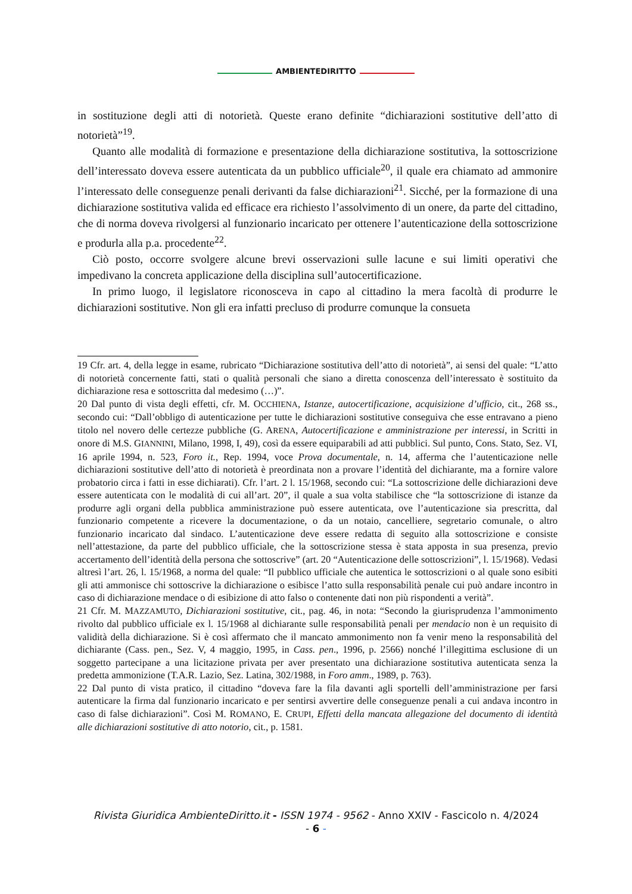AMBIENTEDIRITTO
in sostituzione degli atti di notorietà. Queste erano definite “dichiarazioni sostitutive dell’atto di notorietà”<sup>19</sup>.
Quanto alle modalità di formazione e presentazione della dichiarazione sostitutiva, la sottoscrizione dell’interessato doveva essere autenticata da un pubblico ufficiale<sup>20</sup>, il quale era chiamato ad ammonire l’interessato delle conseguenze penali derivanti da false dichiarazioni<sup>21</sup>. Sicché, per la formazione di una dichiarazione sostitutiva valida ed efficace era richiesto l’assolvimento di un onere, da parte del cittadino, che di norma doveva rivolgersi al funzionario incaricato per ottenere l’autenticazione della sottoscrizione e produrla alla p.a. procedente<sup>22</sup>.
Ciò posto, occorre svolgere alcune brevi osservazioni sulle lacune e sui limiti operativi che impedivano la concreta applicazione della disciplina sull’autocertificazione.
In primo luogo, il legislatore riconosceva in capo al cittadino la mera facoltà di produrre le dichiarazioni sostitutive. Non gli era infatti precluso di produrre comunque la consueta
19 Cfr. art. 4, della legge in esame, rubricato “Dichiarazione sostitutiva dell’atto di notorietà”, ai sensi del quale: “L’atto di notorietà concernente fatti, stati o qualità personali che siano a diretta conoscenza dell’interessato è sostituito da dichiarazione resa e sottoscritta dal medesimo (…)”.
20 Dal punto di vista degli effetti, cfr. M. OCCHIENA, Istanze, autocertificazione, acquisizione d’ufficio, cit., 268 ss., secondo cui: “Dall’obbligo di autenticazione per tutte le dichiarazioni sostitutive conseguiva che esse entravano a pieno titolo nel novero delle certezze pubbliche (G. ARENA, Autocertificazione e amministrazione per interessi, in Scritti in onore di M.S. GIANNINI, Milano, 1998, I, 49), così da essere equiparabili ad atti pubblici. Sul punto, Cons. Stato, Sez. VI, 16 aprile 1994, n. 523, Foro it., Rep. 1994, voce Prova documentale, n. 14, afferma che l’autenticazione nelle dichiarazioni sostitutive dell’atto di notorietà è preordinata non a provare l’identità del dichiarante, ma a fornire valore probatorio circa i fatti in esse dichiarati). Cfr. l’art. 2 l. 15/1968, secondo cui: “La sottoscrizione delle dichiarazioni deve essere autenticata con le modalità di cui all’art. 20”, il quale a sua volta stabilisce che “la sottoscrizione di istanze da produrre agli organi della pubblica amministrazione può essere autenticata, ove l’autenticazione sia prescritta, dal funzionario competente a ricevere la documentazione, o da un notaio, cancelliere, segretario comunale, o altro funzionario incaricato dal sindaco. L’autenticazione deve essere redatta di seguito alla sottoscrizione e consiste nell’attestazione, da parte del pubblico ufficiale, che la sottoscrizione stessa è stata apposta in sua presenza, previo accertamento dell’identità della persona che sottoscrive” (art. 20 “Autenticazione delle sottoscrizioni”, l. 15/1968). Vedasi altresì l’art. 26, l. 15/1968, a norma del quale: “Il pubblico ufficiale che autentica le sottoscrizioni o al quale sono esibiti gli atti ammonisce chi sottoscrive la dichiarazione o esibisce l’atto sulla responsabilità penale cui può andare incontro in caso di dichiarazione mendace o di esibizione di atto falso o contenente dati non più rispondenti a verità”.
21 Cfr. M. MAZZAMUTO, Dichiarazioni sostitutive, cit., pag. 46, in nota: “Secondo la giurisprudenza l’ammonimento rivolto dal pubblico ufficiale ex l. 15/1968 al dichiarante sulle responsabilità penali per mendacio non è un requisito di validità della dichiarazione. Si è così affermato che il mancato ammonimento non fa venir meno la responsabilità del dichiarante (Cass. pen., Sez. V, 4 maggio, 1995, in Cass. pen., 1996, p. 2566) nonché l’illegittima esclusione di un soggetto partecipane a una licitazione privata per aver presentato una dichiarazione sostitutiva autenticata senza la predetta ammonizione (T.A.R. Lazio, Sez. Latina, 302/1988, in Foro amm., 1989, p. 763).
22 Dal punto di vista pratico, il cittadino “doveva fare la fila davanti agli sportelli dell’amministrazione per farsi autenticare la firma dal funzionario incaricato e per sentirsi avvertire delle conseguenze penali a cui andava incontro in caso di false dichiarazioni”. Così M. ROMANO, E. CRUPI, Effetti della mancata allegazione del documento di identità alle dichiarazioni sostitutive di atto notorio, cit., p. 1581.
Rivista Giuridica AmbienteDiritto.it - ISSN 1974 - 9562 - Anno XXIV - Fascicolo n. 4/2024
- 6 -